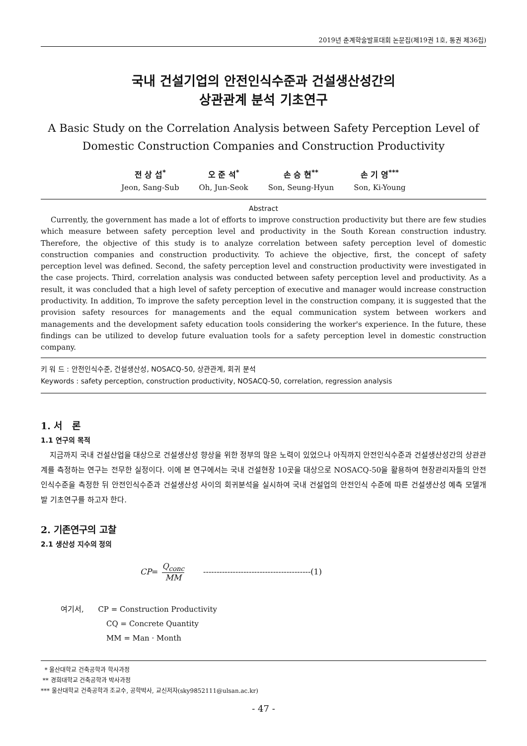2019년 춘계학술발표대회 논문집(제19권 1호, 통권 제36집)
국내 건설기업의 안전인식수준과 건설생산성간의
상관관계 분석 기초연구
A Basic Study on the Correlation Analysis between Safety Perception Level of
Domestic Construction Companies and Construction Productivity
전 상 섭<sup>*</sup>
Jeon, Sang-Sub
오 준 석<sup>*</sup>
Oh, Jun-Seok
손 승 현<sup>**</sup>
Son, Seung-Hyun
손 기 영<sup>***</sup>
Son, Ki-Young
Abstract
Currently, the government has made a lot of efforts to improve construction productivity but there are few studies which measure between safety perception level and productivity in the South Korean construction industry. Therefore, the objective of this study is to analyze correlation between safety perception level of domestic construction companies and construction productivity. To achieve the objective, first, the concept of safety perception level was defined. Second, the safety perception level and construction productivity were investigated in the case projects. Third, correlation analysis was conducted between safety perception level and productivity. As a result, it was concluded that a high level of safety perception of executive and manager would increase construction productivity. In addition, To improve the safety perception level in the construction company, it is suggested that the provision safety resources for managements and the equal communication system between workers and managements and the development safety education tools considering the worker's experience. In the future, these findings can be utilized to develop future evaluation tools for a safety perception level in domestic construction company.
키 워 드 : 안전인식수준, 건설생산성, NOSACQ-50, 상관관계, 회귀 분석
Keywords : safety perception, construction productivity, NOSACQ-50, correlation, regression analysis
1. 서 론
1.1 연구의 목적
지금까지 국내 건설산업을 대상으로 건설생산성 향상을 위한 정부의 많은 노력이 있었으나 아직까지 안전인식수준과 건설생산성간의 상관관계를 측정하는 연구는 전무한 실정이다. 이에 본 연구에서는 국내 건설현장 10곳을 대상으로 NOSACQ-50을 활용하여 현장관리자들의 안전인식수준을 측정한 뒤 안전인식수준과 건설생산성 사이의 회귀분석을 실시하여 국내 건설업의 안전인식 수준에 따른 건설생산성 예측 모델개발 기초연구를 하고자 한다.
2. 기존연구의 고찰
2.1 생산성 지수의 정의
CP = Q<sub>conc</sub> MM ----------------------------------------(1)
여기서, CP = Construction Productivity
CQ = Concrete Quantity
MM = Man · Month
* 울산대학교 건축공학과 학사과정
** 경희대학교 건축공학과 박사과정
*** 울산대학교 건축공학과 조교수, 공학박사, 교신저자(sky9852111@ulsan.ac.kr)
- 47 -